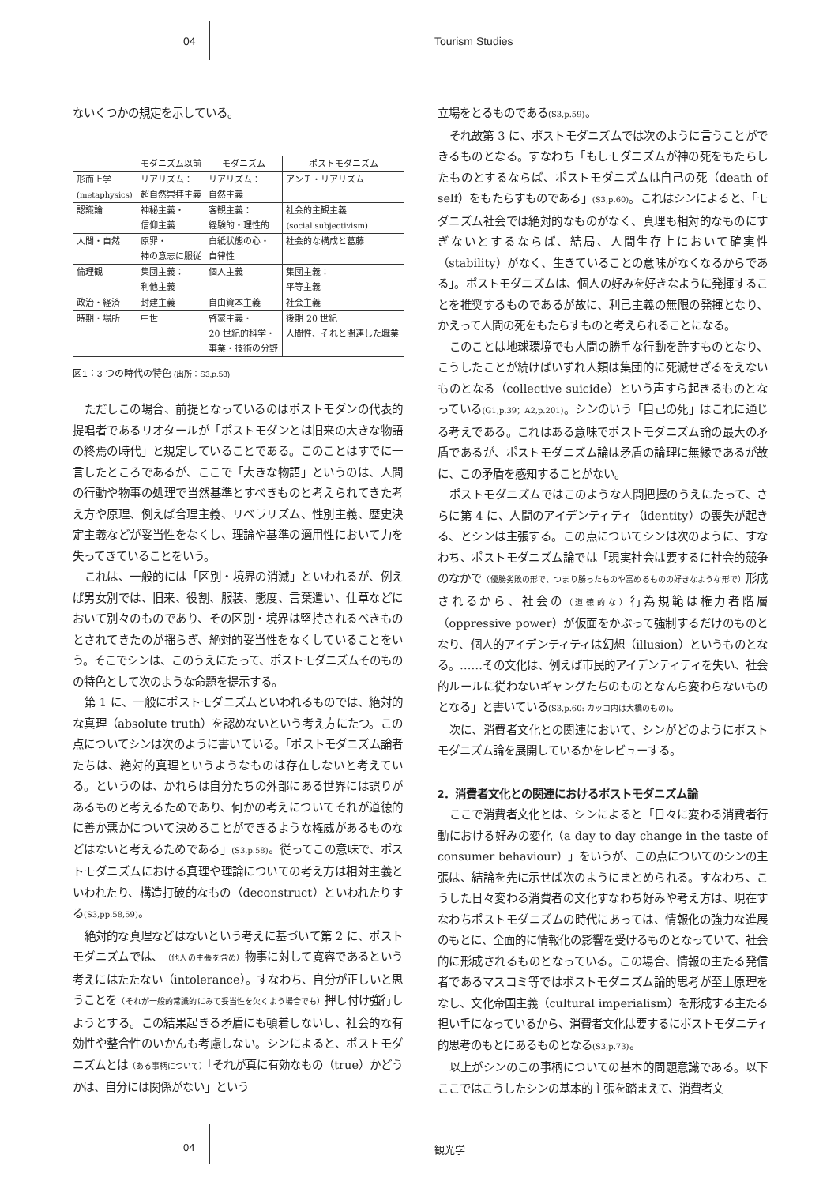04 Tourism Studies
ないくつかの規定を示している。
| | モダニズム以前 | モダニズム | ポストモダニズム |
| --- | --- | --- | --- |
| 形而上学 (metaphysics) | リアリズム： 超自然崇拝主義 | リアリズム： 自然主義 | アンチ・リアリズム |
| 認識論 | 神秘主義・ 信仰主義 | 客観主義： 経験的・理性的 | 社会的主観主義 (social subjectivism) |
| 人間・自然 | 原罪・ 神の意志に服従 | 白紙状態の心・ 自律性 | 社会的な構成と葛藤 |
| 倫理観 | 集団主義： 利他主義 | 個人主義 | 集団主義： 平等主義 |
| 政治・経済 | 封建主義 | 自由資本主義 | 社会主義 |
| 時期・場所 | 中世 | 啓蒙主義・ 20 世紀的科学・ 事業・技術の分野 | 後期 20 世紀 人間性、それと関連した職業 |
図1：3 つの時代の特色 (出所：S3,p.58)
ただしこの場合、前提となっているのはポストモダンの代表的提唱者であるリオタールが「ポストモダンとは旧来の大きな物語の終焉の時代」と規定していることである。このことはすでに一言したところであるが、ここで「大きな物語」というのは、人間の行動や物事の処理で当然基準とすべきものと考えられてきた考え方や原理、例えば合理主義、リベラリズム、性別主義、歴史決定主義などが妥当性をなくし、理論や基準の適用性において力を失ってきていることをいう。
これは、一般的には「区別・境界の消滅」といわれるが、例えば男女別では、旧来、役割、服装、態度、言葉遣い、仕草などにおいて別々のものであり、その区別・境界は堅持されるべきものとされてきたのが揺らぎ、絶対的妥当性をなくしていることをいう。そこでシンは、このうえにたって、ポストモダニズムそのものの特色として次のような命題を提示する。
第 1 に、一般にポストモダニズムといわれるものでは、絶対的な真理（absolute truth）を認めないという考え方にたつ。この点についてシンは次のように書いている。「ポストモダニズム論者たちは、絶対的真理というようなものは存在しないと考えている。というのは、かれらは自分たちの外部にある世界には誤りがあるものと考えるためであり、何かの考えについてそれが道徳的に善か悪かについて決めることができるような権威があるものなどはないと考えるためである」(S3,p.58)。従ってこの意味で、ポストモダニズムにおける真理や理論についての考え方は相対主義といわれたり、構造打破的なもの（deconstruct）といわれたりする(S3,pp.58,59)。
絶対的な真理などはないという考えに基づいて第 2 に、ポストモダニズムでは、（他人の主張を含め）物事に対して寛容であるという考えにはたたない（intolerance）。すなわち、自分が正しいと思うことを（それが一般的常識的にみて妥当性を欠くよう場合でも）押し付け強行しようとする。この結果起きる矛盾にも頓着しないし、社会的な有効性や整合性のいかんも考慮しない。シンによると、ポストモダニズムとは（ある事柄について）「それが真に有効なもの（true）かどうかは、自分には関係がない」という
立場をとるものである(S3,p.59)。
それ故第 3 に、ポストモダニズムでは次のように言うことができるものとなる。すなわち「もしモダニズムが神の死をもたらしたものとするならば、ポストモダニズムは自己の死（death of self）をもたらすものである」(S3,p.60)。これはシンによると、「モダニズム社会では絶対的なものがなく、真理も相対的なものにすぎないとするならば、結局、人間生存上において確実性（stability）がなく、生きていることの意味がなくなるからである」。ポストモダニズムは、個人の好みを好きなように発揮することを推奨するものであるが故に、利己主義の無限の発揮となり、かえって人間の死をもたらすものと考えられることになる。
このことは地球環境でも人間の勝手な行動を許すものとなり、こうしたことが続けばいずれ人類は集団的に死滅せざるをえないものとなる（collective suicide）という声すら起きるものとなっている(G1,p.39；A2,p.201)。シンのいう「自己の死」はこれに通じる考えである。これはある意味でポストモダニズム論の最大の矛盾であるが、ポストモダニズム論は矛盾の論理に無縁であるが故に、この矛盾を感知することがない。
ポストモダニズムではこのような人間把握のうえにたって、さらに第 4 に、人間のアイデンティティ（identity）の喪失が起きる、とシンは主張する。この点についてシンは次のように、すなわち、ポストモダニズム論では「現実社会は要するに社会的競争のなかで（優勝劣敗の形で、つまり勝ったものや富めるものの好きなような形で）形成されるから、社会の（道徳的な）行為規範は権力者階層（oppressive power）が仮面をかぶって強制するだけのものとなり、個人的アイデンティティは幻想（illusion）というものとなる。……その文化は、例えば市民的アイデンティティを失い、社会的ルールに従わないギャングたちのものとなんら変わらないものとなる」と書いている(S3,p.60: カッコ内は大橋のもの)。
次に、消費者文化との関連において、シンがどのようにポストモダニズム論を展開しているかをレビューする。
2．消費者文化との関連におけるポストモダニズム論
ここで消費者文化とは、シンによると「日々に変わる消費者行動における好みの変化（a day to day change in the taste of consumer behaviour）」をいうが、この点についてのシンの主張は、結論を先に示せば次のようにまとめられる。すなわち、こうした日々変わる消費者の文化すなわち好みや考え方は、現在すなわちポストモダニズムの時代にあっては、情報化の強力な進展のもとに、全面的に情報化の影響を受けるものとなっていて、社会的に形成されるものとなっている。この場合、情報の主たる発信者であるマスコミ等ではポストモダニズム論的思考が至上原理をなし、文化帝国主義（cultural imperialism）を形成する主たる担い手になっているから、消費者文化は要するにポストモダニティ的思考のもとにあるものとなる(S3,p.73)。
以上がシンのこの事柄についての基本的問題意識である。以下ここではこうしたシンの基本的主張を踏まえて、消費者文
04 観光学